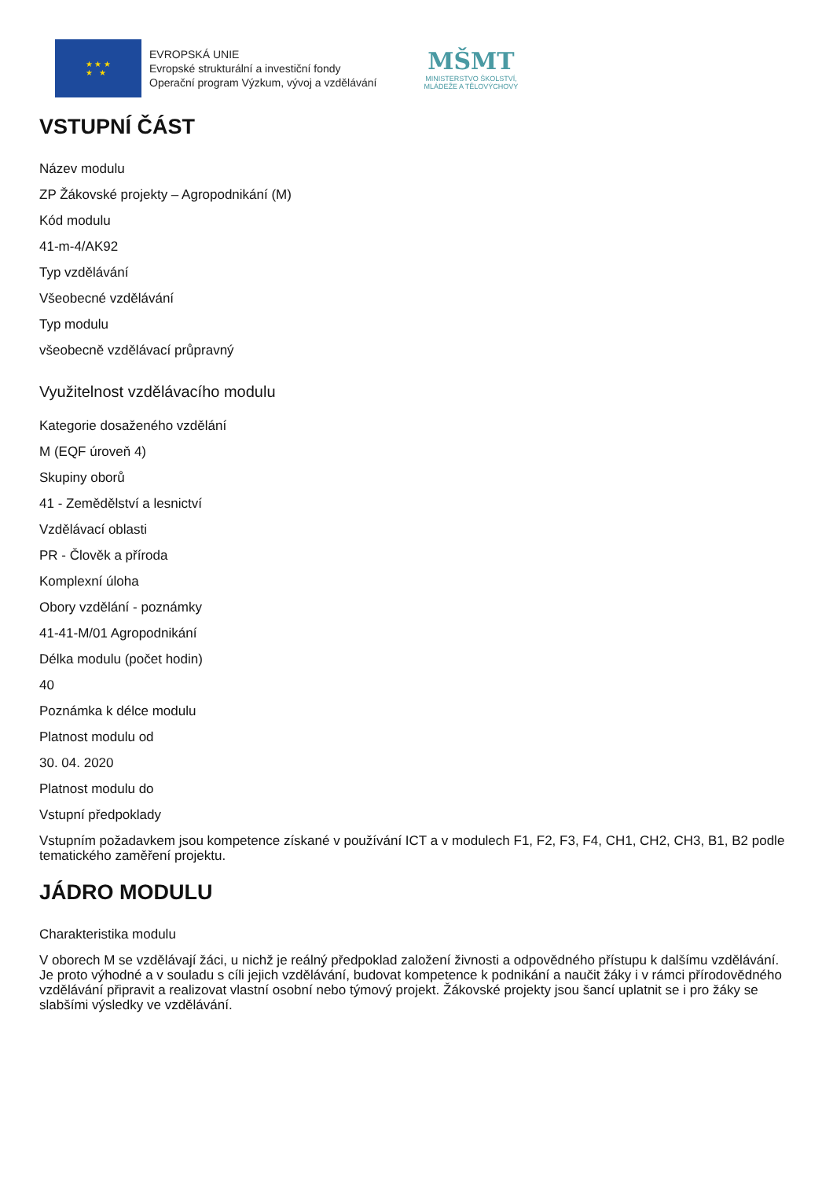★ ★ ★
★ ★
EVROPSKÁ UNIE
Evropské strukturální a investiční fondy
Operační program Výzkum, vývoj a vzdělávání
MŠMT
MINISTERSTVO ŠKOLSTVÍ,
MLÁDEŽE A TĚLOVÝCHOVY
VSTUPNÍ ČÁST
Název modulu
ZP Žákovské projekty – Agropodnikání (M)
Kód modulu
41-m-4/AK92
Typ vzdělávání
Všeobecné vzdělávání
Typ modulu
všeobecně vzdělávací průpravný
Využitelnost vzdělávacího modulu
Kategorie dosaženého vzdělání
M (EQF úroveň 4)
Skupiny oborů
41 - Zemědělství a lesnictví
Vzdělávací oblasti
PR - Člověk a příroda
Komplexní úloha
Obory vzdělání - poznámky
41-41-M/01 Agropodnikání
Délka modulu (počet hodin)
40
Poznámka k délce modulu
Platnost modulu od
30. 04. 2020
Platnost modulu do
Vstupní předpoklady
Vstupním požadavkem jsou kompetence získané v používání ICT a v modulech F1, F2, F3, F4, CH1, CH2, CH3, B1, B2 podle tematického zaměření projektu.
JÁDRO MODULU
Charakteristika modulu
V oborech M se vzdělávají žáci, u nichž je reálný předpoklad založení živnosti a odpovědného přístupu k dalšímu vzdělávání. Je proto výhodné a v souladu s cíli jejich vzdělávání, budovat kompetence k podnikání a naučit žáky i v rámci přírodovědného vzdělávání připravit a realizovat vlastní osobní nebo týmový projekt. Žákovské projekty jsou šancí uplatnit se i pro žáky se slabšími výsledky ve vzdělávání.